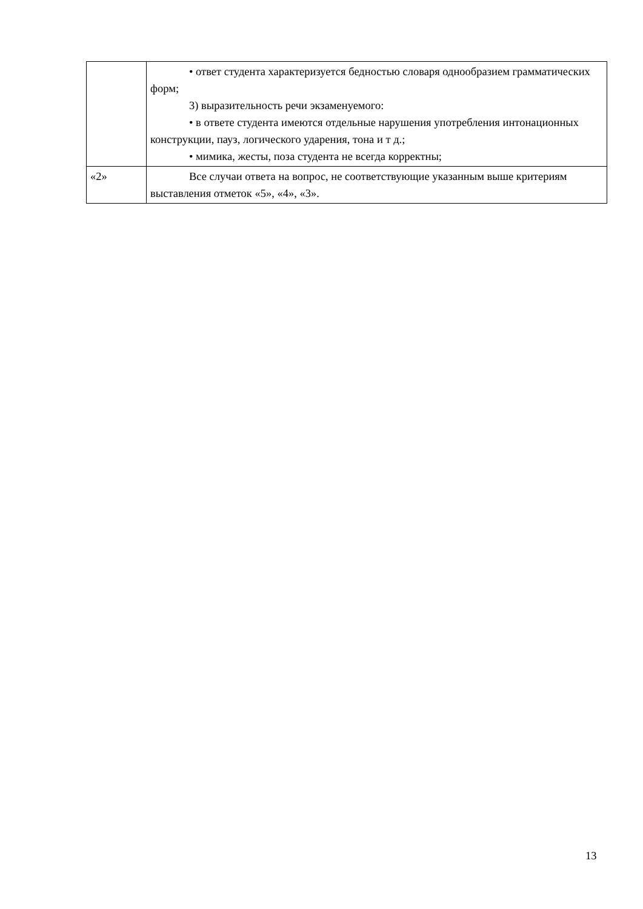| | • ответ студента характеризуется бедностью словаря однообразием грамматических форм; 3) выразительность речи экзаменуемого: • в ответе студента имеются отдельные нарушения употребления интонационных конструкции, пауз, логического ударения, тона и т д.; • мимика, жесты, поза студента не всегда корректны; |
| «2» | Все случаи ответа на вопрос, не соответствующие указанным выше критериям выставления отметок «5», «4», «3». |
13